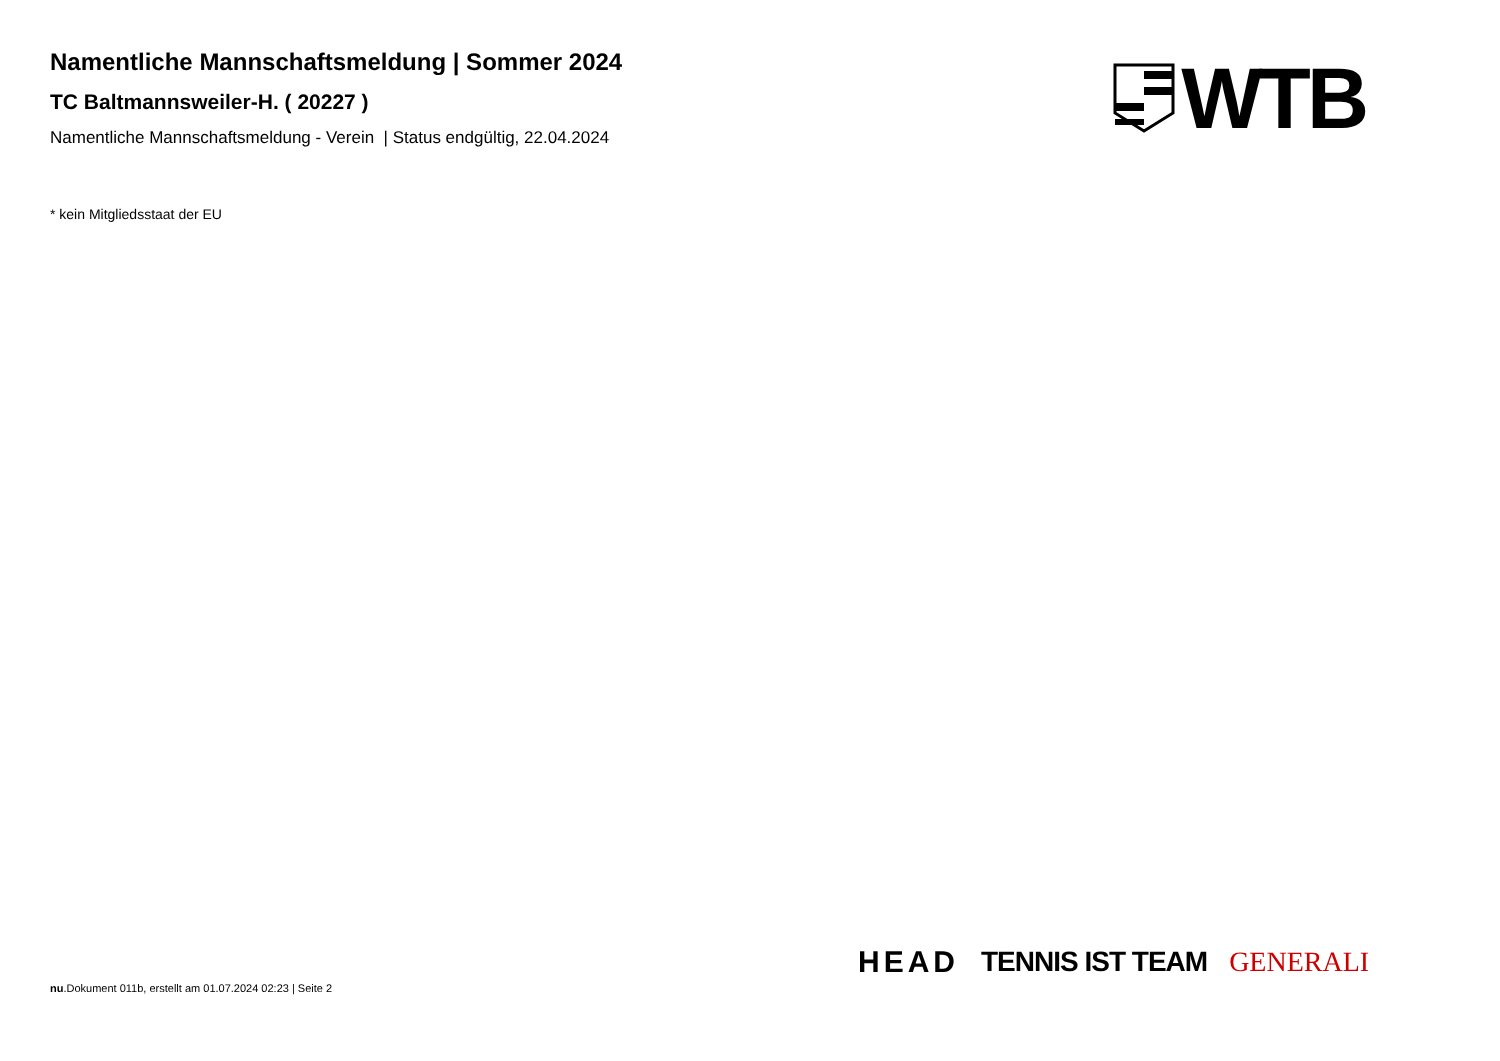Namentliche Mannschaftsmeldung | Sommer 2024
TC Baltmannsweiler-H. ( 20227 )
Namentliche Mannschaftsmeldung - Verein | Status endgültig, 22.04.2024
WTB
* kein Mitgliedsstaat der EU
HEAD TENNIS IST TEAM GENERALI
nu.Dokument 011b, erstellt am 01.07.2024 02:23 | Seite 2